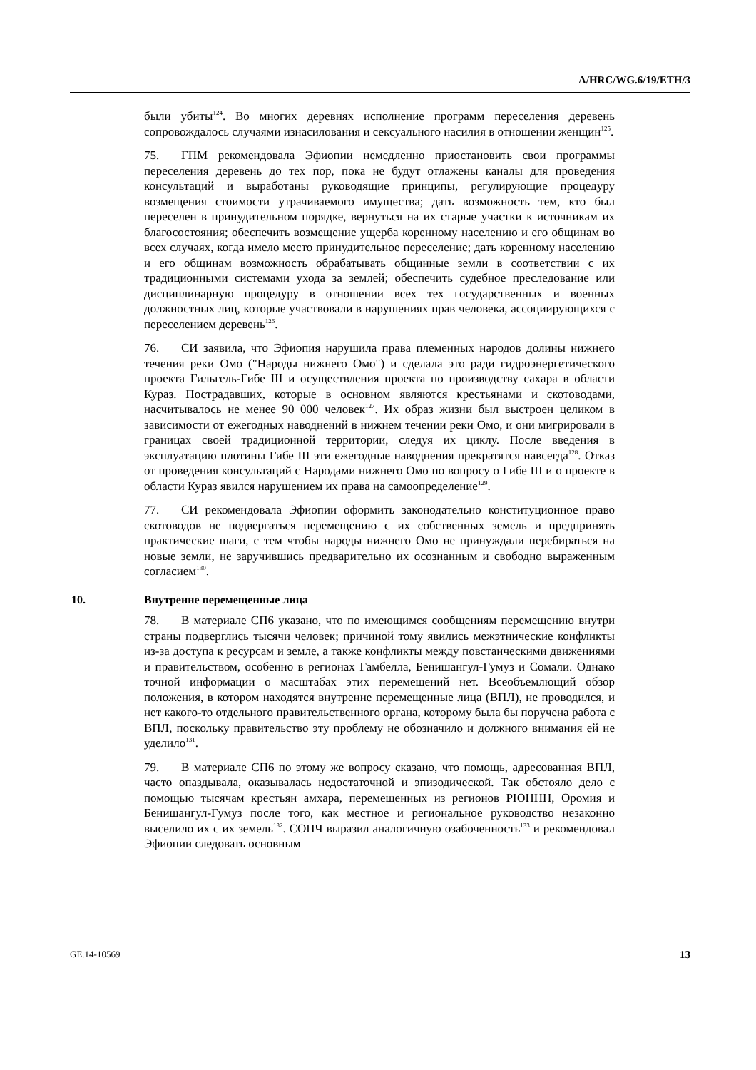A/HRC/WG.6/19/ETH/3
были убиты<sup>124</sup>. Во многих деревнях исполнение программ переселения деревень сопровождалось случаями изнасилования и сексуального насилия в отношении женщин<sup>125</sup>.
75. ГПМ рекомендовала Эфиопии немедленно приостановить свои программы переселения деревень до тех пор, пока не будут отлажены каналы для проведения консультаций и выработаны руководящие принципы, регулирующие процедуру возмещения стоимости утрачиваемого имущества; дать возможность тем, кто был переселен в принудительном порядке, вернуться на их старые участки к источникам их благосостояния; обеспечить возмещение ущерба коренному населению и его общинам во всех случаях, когда имело место принудительное переселение; дать коренному населению и его общинам возможность обрабатывать общинные земли в соответствии с их традиционными системами ухода за землей; обеспечить судебное преследование или дисциплинарную процедуру в отношении всех тех государственных и военных должностных лиц, которые участвовали в нарушениях прав человека, ассоциирующихся с переселением деревень<sup>126</sup>.
76. СИ заявила, что Эфиопия нарушила права племенных народов долины нижнего течения реки Омо ("Народы нижнего Омо") и сделала это ради гидроэнергетического проекта Гильгель-Гибе III и осуществления проекта по производству сахара в области Кураз. Пострадавших, которые в основном являются крестьянами и скотоводами, насчитывалось не менее 90 000 человек<sup>127</sup>. Их образ жизни был выстроен целиком в зависимости от ежегодных наводнений в нижнем течении реки Омо, и они мигрировали в границах своей традиционной территории, следуя их циклу. После введения в эксплуатацию плотины Гибе III эти ежегодные наводнения прекратятся навсегда<sup>128</sup>. Отказ от проведения консультаций с Народами нижнего Омо по вопросу о Гибе III и о проекте в области Кураз явился нарушением их права на самоопределение<sup>129</sup>.
77. СИ рекомендовала Эфиопии оформить законодательно конституционное право скотоводов не подвергаться перемещению с их собственных земель и предпринять практические шаги, с тем чтобы народы нижнего Омо не принуждали перебираться на новые земли, не заручившись предварительно их осознанным и свободно выраженным согласием<sup>130</sup>.
10. Внутренне перемещенные лица
78. В материале СП6 указано, что по имеющимся сообщениям перемещению внутри страны подверглись тысячи человек; причиной тому явились межэтнические конфликты из-за доступа к ресурсам и земле, а также конфликты между повстанческими движениями и правительством, особенно в регионах Гамбелла, Бенишангул-Гумуз и Сомали. Однако точной информации о масштабах этих перемещений нет. Всеобъемлющий обзор положения, в котором находятся внутренне перемещенные лица (ВПЛ), не проводился, и нет какого-то отдельного правительственного органа, которому была бы поручена работа с ВПЛ, поскольку правительство эту проблему не обозначило и должного внимания ей не уделило<sup>131</sup>.
79. В материале СП6 по этому же вопросу сказано, что помощь, адресованная ВПЛ, часто опаздывала, оказывалась недостаточной и эпизодической. Так обстояло дело с помощью тысячам крестьян амхара, перемещенных из регионов РЮННН, Оромия и Бенишангул-Гумуз после того, как местное и региональное руководство незаконно выселило их с их земель<sup>132</sup>. СОПЧ выразил аналогичную озабоченность<sup>133</sup> и рекомендовал Эфиопии следовать основным
GE.14-10569 13